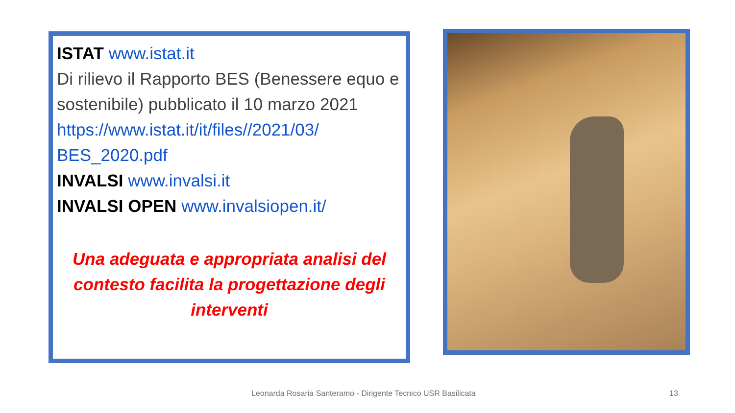ISTAT www.istat.it
Di rilievo il Rapporto BES (Benessere equo e sostenibile) pubblicato il 10 marzo 2021
https://www.istat.it/it/files//2021/03/ BES_2020.pdf
INVALSI www.invalsi.it
INVALSI OPEN www.invalsiopen.it/
Una adeguata e appropriata analisi del contesto facilita la progettazione degli interventi
Leonarda Rosaria Santeramo - Dirigente Tecnico USR Basilicata 13